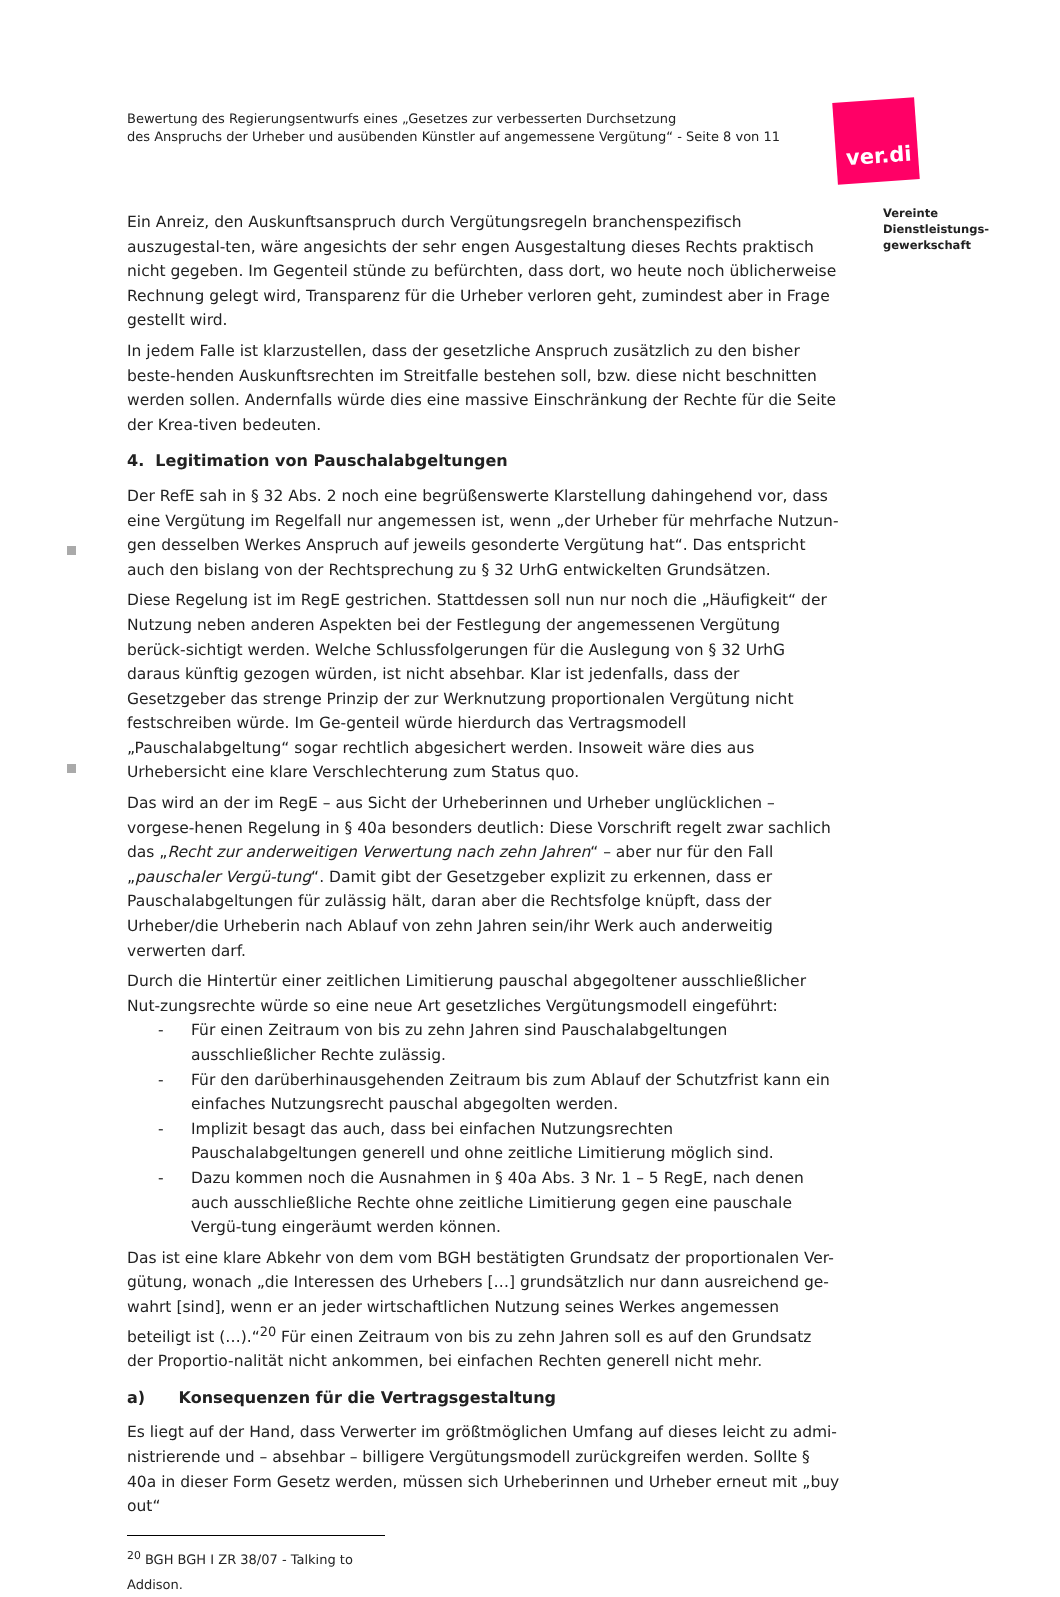Bewertung des Regierungsentwurfs eines „Gesetzes zur verbesserten Durchsetzung
des Anspruchs der Urheber und ausübenden Künstler auf angemessene Vergütung“ - Seite 8 von 11
ver.di
Vereinte
Dienstleistungs-
gewerkschaft
Ein Anreiz, den Auskunftsanspruch durch Vergütungsregeln branchenspezifisch auszugestal-ten, wäre angesichts der sehr engen Ausgestaltung dieses Rechts praktisch nicht gegeben. Im Gegenteil stünde zu befürchten, dass dort, wo heute noch üblicherweise Rechnung gelegt wird, Transparenz für die Urheber verloren geht, zumindest aber in Frage gestellt wird.
In jedem Falle ist klarzustellen, dass der gesetzliche Anspruch zusätzlich zu den bisher beste-henden Auskunftsrechten im Streitfalle bestehen soll, bzw. diese nicht beschnitten werden sollen. Andernfalls würde dies eine massive Einschränkung der Rechte für die Seite der Krea-tiven bedeuten.
4. Legitimation von Pauschalabgeltungen
Der RefE sah in § 32 Abs. 2 noch eine begrüßenswerte Klarstellung dahingehend vor, dass eine Vergütung im Regelfall nur angemessen ist, wenn „der Urheber für mehrfache Nutzun-gen desselben Werkes Anspruch auf jeweils gesonderte Vergütung hat“. Das entspricht auch den bislang von der Rechtsprechung zu § 32 UrhG entwickelten Grundsätzen.
Diese Regelung ist im RegE gestrichen. Stattdessen soll nun nur noch die „Häufigkeit“ der Nutzung neben anderen Aspekten bei der Festlegung der angemessenen Vergütung berück-sichtigt werden. Welche Schlussfolgerungen für die Auslegung von § 32 UrhG daraus künftig gezogen würden, ist nicht absehbar. Klar ist jedenfalls, dass der Gesetzgeber das strenge Prinzip der zur Werknutzung proportionalen Vergütung nicht festschreiben würde. Im Ge-genteil würde hierdurch das Vertragsmodell „Pauschalabgeltung“ sogar rechtlich abgesichert werden. Insoweit wäre dies aus Urhebersicht eine klare Verschlechterung zum Status quo.
Das wird an der im RegE – aus Sicht der Urheberinnen und Urheber unglücklichen – vorgese-henen Regelung in § 40a besonders deutlich: Diese Vorschrift regelt zwar sachlich das „Recht zur anderweitigen Verwertung nach zehn Jahren“ – aber nur für den Fall „pauschaler Vergü-tung“. Damit gibt der Gesetzgeber explizit zu erkennen, dass er Pauschalabgeltungen für zulässig hält, daran aber die Rechtsfolge knüpft, dass der Urheber/die Urheberin nach Ablauf von zehn Jahren sein/ihr Werk auch anderweitig verwerten darf.
Durch die Hintertür einer zeitlichen Limitierung pauschal abgegoltener ausschließlicher Nut-zungsrechte würde so eine neue Art gesetzliches Vergütungsmodell eingeführt:
- Für einen Zeitraum von bis zu zehn Jahren sind Pauschalabgeltungen ausschließlicher Rechte zulässig.
- Für den darüberhinausgehenden Zeitraum bis zum Ablauf der Schutzfrist kann ein einfaches Nutzungsrecht pauschal abgegolten werden.
- Implizit besagt das auch, dass bei einfachen Nutzungsrechten Pauschalabgeltungen generell und ohne zeitliche Limitierung möglich sind.
- Dazu kommen noch die Ausnahmen in § 40a Abs. 3 Nr. 1 – 5 RegE, nach denen auch ausschließliche Rechte ohne zeitliche Limitierung gegen eine pauschale Vergü-tung eingeräumt werden können.
Das ist eine klare Abkehr von dem vom BGH bestätigten Grundsatz der proportionalen Ver-gütung, wonach „die Interessen des Urhebers […] grundsätzlich nur dann ausreichend ge-wahrt [sind], wenn er an jeder wirtschaftlichen Nutzung seines Werkes angemessen beteiligt ist (…).“<sup>20</sup> Für einen Zeitraum von bis zu zehn Jahren soll es auf den Grundsatz der Proportio-nalität nicht ankommen, bei einfachen Rechten generell nicht mehr.
a) Konsequenzen für die Vertragsgestaltung
Es liegt auf der Hand, dass Verwerter im größtmöglichen Umfang auf dieses leicht zu admi-nistrierende und – absehbar – billigere Vergütungsmodell zurückgreifen werden. Sollte § 40a in dieser Form Gesetz werden, müssen sich Urheberinnen und Urheber erneut mit „buy out“
<sup>20</sup> BGH BGH I ZR 38/07 - Talking to Addison.